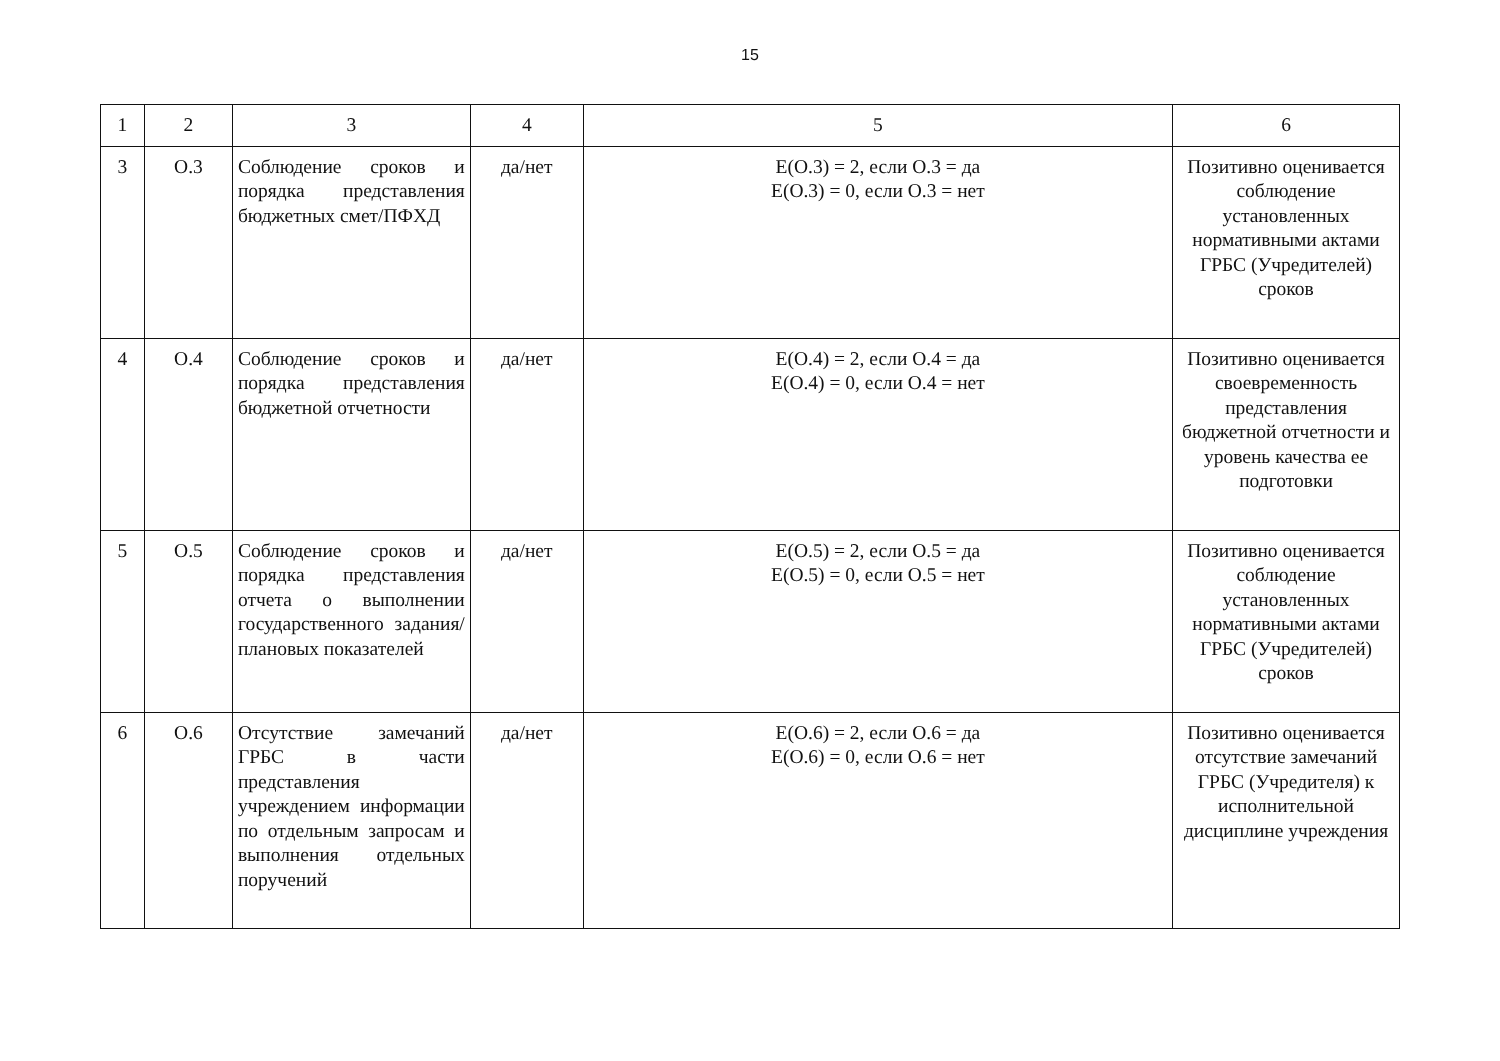15
| 1 | 2 | 3 | 4 | 5 | 6 |
| 3 | О.3 | Соблюдение сроков и порядка представления бюджетных смет/ПФХД | да/нет | E(O.3) = 2, если О.3 = да E(O.3) = 0, если О.3 = нет | Позитивно оценивается соблюдение установленных нормативными актами ГРБС (Учредителей) сроков |
| 4 | О.4 | Соблюдение сроков и порядка представления бюджетной отчетности | да/нет | E(O.4) = 2, если О.4 = да E(O.4) = 0, если О.4 = нет | Позитивно оценивается своевременность представления бюджетной отчетности и уровень качества ее подготовки |
| 5 | О.5 | Соблюдение сроков и порядка представления отчета о выполнении государственного задания/плановых показателей | да/нет | E(O.5) = 2, если О.5 = да E(O.5) = 0, если О.5 = нет | Позитивно оценивается соблюдение установленных нормативными актами ГРБС (Учредителей) сроков |
| 6 | О.6 | Отсутствие замечаний ГРБС в части представления учреждением информации по отдельным запросам и выполнения отдельных поручений | да/нет | E(O.6) = 2, если О.6 = да E(O.6) = 0, если О.6 = нет | Позитивно оценивается отсутствие замечаний ГРБС (Учредителя) к исполнительной дисциплине учреждения |